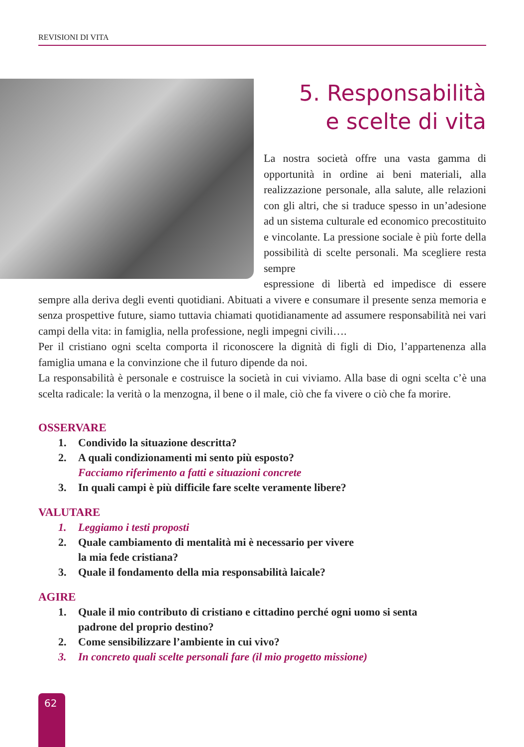REVISIONI DI VITA
5. Responsabilità
e scelte di vita
La nostra società offre una vasta gamma di opportunità in ordine ai beni materiali, alla realizzazione personale, alla salute, alle relazioni con gli altri, che si traduce spesso in un’adesione ad un sistema culturale ed economico precostituito e vincolante. La pressione sociale è più forte della possibilità di scelte personali. Ma scegliere resta sempre
espressione di libertà ed impedisce di essere sempre alla deriva degli eventi quotidiani. Abituati a vivere e consumare il presente senza memoria e senza prospettive future, siamo tuttavia chiamati quotidianamente ad assumere responsabilità nei vari campi della vita: in famiglia, nella professione, negli impegni civili….
Per il cristiano ogni scelta comporta il riconoscere la dignità di figli di Dio, l’appartenenza alla famiglia umana e la convinzione che il futuro dipende da noi.
La responsabilità è personale e costruisce la società in cui viviamo. Alla base di ogni scelta c’è una scelta radicale: la verità o la menzogna, il bene o il male, ciò che fa vivere o ciò che fa morire.
OSSERVARE
1. Condivido la situazione descritta?
2. A quali condizionamenti mi sento più esposto?
Facciamo riferimento a fatti e situazioni concrete
3. In quali campi è più difficile fare scelte veramente libere?
VALUTARE
1. Leggiamo i testi proposti
2. Quale cambiamento di mentalità mi è necessario per vivere
la mia fede cristiana?
3. Quale il fondamento della mia responsabilità laicale?
AGIRE
1. Quale il mio contributo di cristiano e cittadino perché ogni uomo si senta
padrone del proprio destino?
2. Come sensibilizzare l’ambiente in cui vivo?
3. In concreto quali scelte personali fare (il mio progetto missione)
62